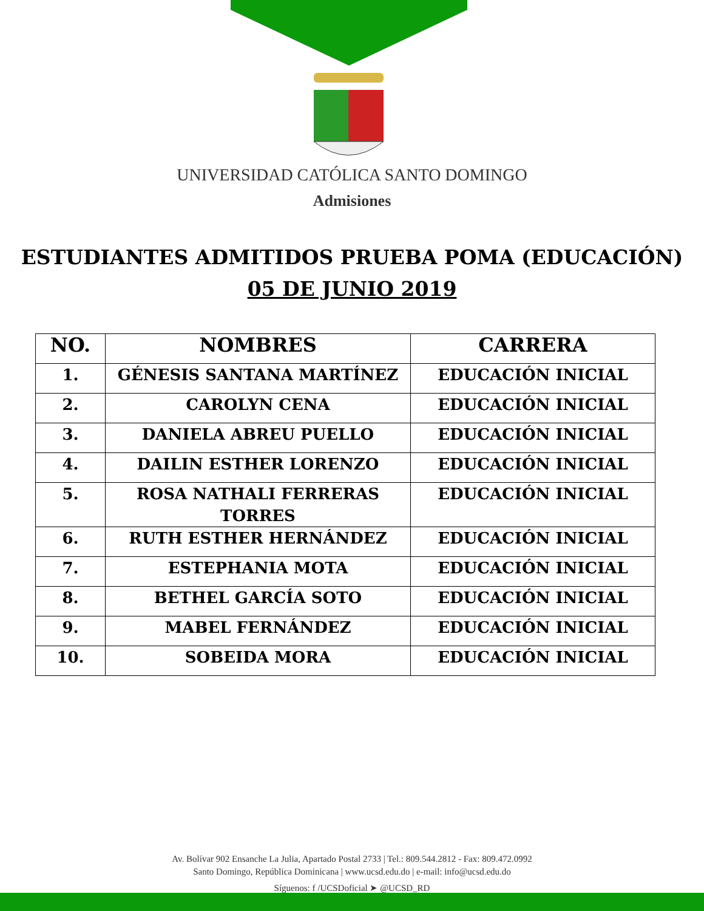UNIVERSIDAD CATÓLICA SANTO DOMINGO
Admisiones
ESTUDIANTES ADMITIDOS PRUEBA POMA (EDUCACIÓN)
05 DE JUNIO 2019
| NO. | NOMBRES | CARRERA |
| --- | --- | --- |
| 1. | GÉNESIS SANTANA MARTÍNEZ | EDUCACIÓN INICIAL |
| 2. | CAROLYN CENA | EDUCACIÓN INICIAL |
| 3. | DANIELA ABREU PUELLO | EDUCACIÓN INICIAL |
| 4. | DAILIN ESTHER LORENZO | EDUCACIÓN INICIAL |
| 5. | ROSA NATHALI FERRERAS TORRES | EDUCACIÓN INICIAL |
| 6. | RUTH ESTHER HERNÁNDEZ | EDUCACIÓN INICIAL |
| 7. | ESTEPHANIA MOTA | EDUCACIÓN INICIAL |
| 8. | BETHEL GARCÍA SOTO | EDUCACIÓN INICIAL |
| 9. | MABEL FERNÁNDEZ | EDUCACIÓN INICIAL |
| 10. | SOBEIDA MORA | EDUCACIÓN INICIAL |
Av. Bolívar 902 Ensanche La Julia, Apartado Postal 2733 | Tel.: 809.544.2812 - Fax: 809.472.0992
Santo Domingo, República Dominicana | www.ucsd.edu.do | e-mail: info@ucsd.edu.do
Síguenos: f /UCSDoficial ➤ @UCSD_RD